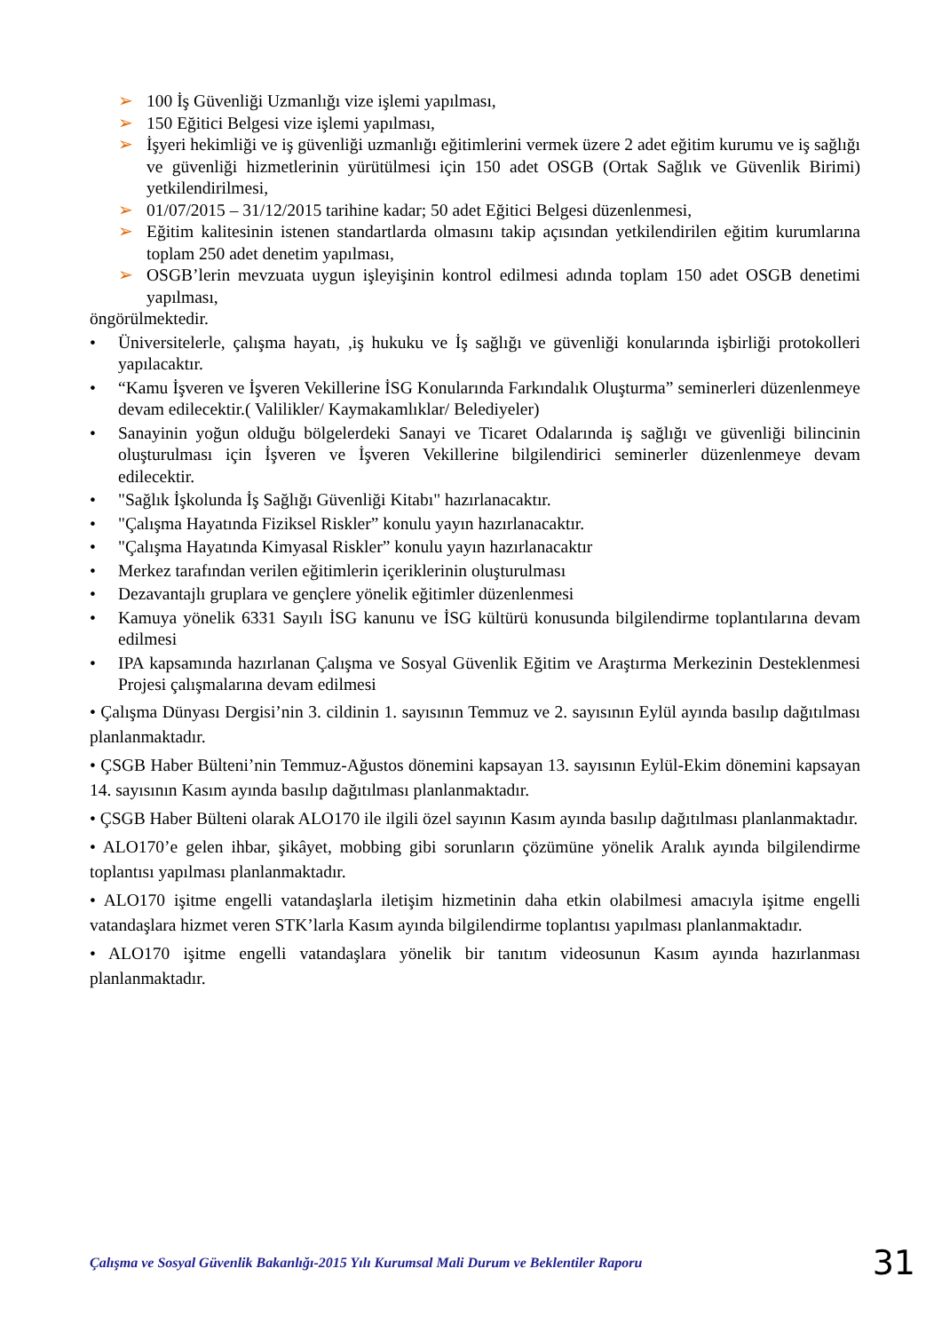➢ 100 İş Güvenliği Uzmanlığı vize işlemi yapılması,
➢ 150 Eğitici Belgesi vize işlemi yapılması,
➢ İşyeri hekimliği ve iş güvenliği uzmanlığı eğitimlerini vermek üzere 2 adet eğitim kurumu ve iş sağlığı ve güvenliği hizmetlerinin yürütülmesi için 150 adet OSGB (Ortak Sağlık ve Güvenlik Birimi) yetkilendirilmesi,
➢ 01/07/2015 – 31/12/2015 tarihine kadar; 50 adet Eğitici Belgesi düzenlenmesi,
➢ Eğitim kalitesinin istenen standartlarda olmasını takip açısından yetkilendirilen eğitim kurumlarına toplam 250 adet denetim yapılması,
➢ OSGB’lerin mevzuata uygun işleyişinin kontrol edilmesi adında toplam 150 adet OSGB denetimi yapılması,
öngörülmektedir.
• Üniversitelerle, çalışma hayatı, ,iş hukuku ve İş sağlığı ve güvenliği konularında işbirliği protokolleri yapılacaktır.
• “Kamu İşveren ve İşveren Vekillerine İSG Konularında Farkındalık Oluşturma” seminerleri düzenlenmeye devam edilecektir.( Valilikler/ Kaymakamlıklar/ Belediyeler)
• Sanayinin yoğun olduğu bölgelerdeki Sanayi ve Ticaret Odalarında iş sağlığı ve güvenliği bilincinin oluşturulması için İşveren ve İşveren Vekillerine bilgilendirici seminerler düzenlenmeye devam edilecektir.
• "Sağlık İşkolunda İş Sağlığı Güvenliği Kitabı" hazırlanacaktır.
• "Çalışma Hayatında Fiziksel Riskler” konulu yayın hazırlanacaktır.
• "Çalışma Hayatında Kimyasal Riskler” konulu yayın hazırlanacaktır
• Merkez tarafından verilen eğitimlerin içeriklerinin oluşturulması
• Dezavantajlı gruplara ve gençlere yönelik eğitimler düzenlenmesi
• Kamuya yönelik 6331 Sayılı İSG kanunu ve İSG kültürü konusunda bilgilendirme toplantılarına devam edilmesi
• IPA kapsamında hazırlanan Çalışma ve Sosyal Güvenlik Eğitim ve Araştırma Merkezinin Desteklenmesi Projesi çalışmalarına devam edilmesi
• Çalışma Dünyası Dergisi’nin 3. cildinin 1. sayısının Temmuz ve 2. sayısının Eylül ayında basılıp dağıtılması planlanmaktadır.
• ÇSGB Haber Bülteni’nin Temmuz-Ağustos dönemini kapsayan 13. sayısının Eylül-Ekim dönemini kapsayan 14. sayısının Kasım ayında basılıp dağıtılması planlanmaktadır.
• ÇSGB Haber Bülteni olarak ALO170 ile ilgili özel sayının Kasım ayında basılıp dağıtılması planlanmaktadır.
• ALO170’e gelen ihbar, şikâyet, mobbing gibi sorunların çözümüne yönelik Aralık ayında bilgilendirme toplantısı yapılması planlanmaktadır.
• ALO170 işitme engelli vatandaşlarla iletişim hizmetinin daha etkin olabilmesi amacıyla işitme engelli vatandaşlara hizmet veren STK’larla Kasım ayında bilgilendirme toplantısı yapılması planlanmaktadır.
• ALO170 işitme engelli vatandaşlara yönelik bir tanıtım videosunun Kasım ayında hazırlanması planlanmaktadır.
Çalışma ve Sosyal Güvenlik Bakanlığı-2015 Yılı Kurumsal Mali Durum ve Beklentiler Raporu 31